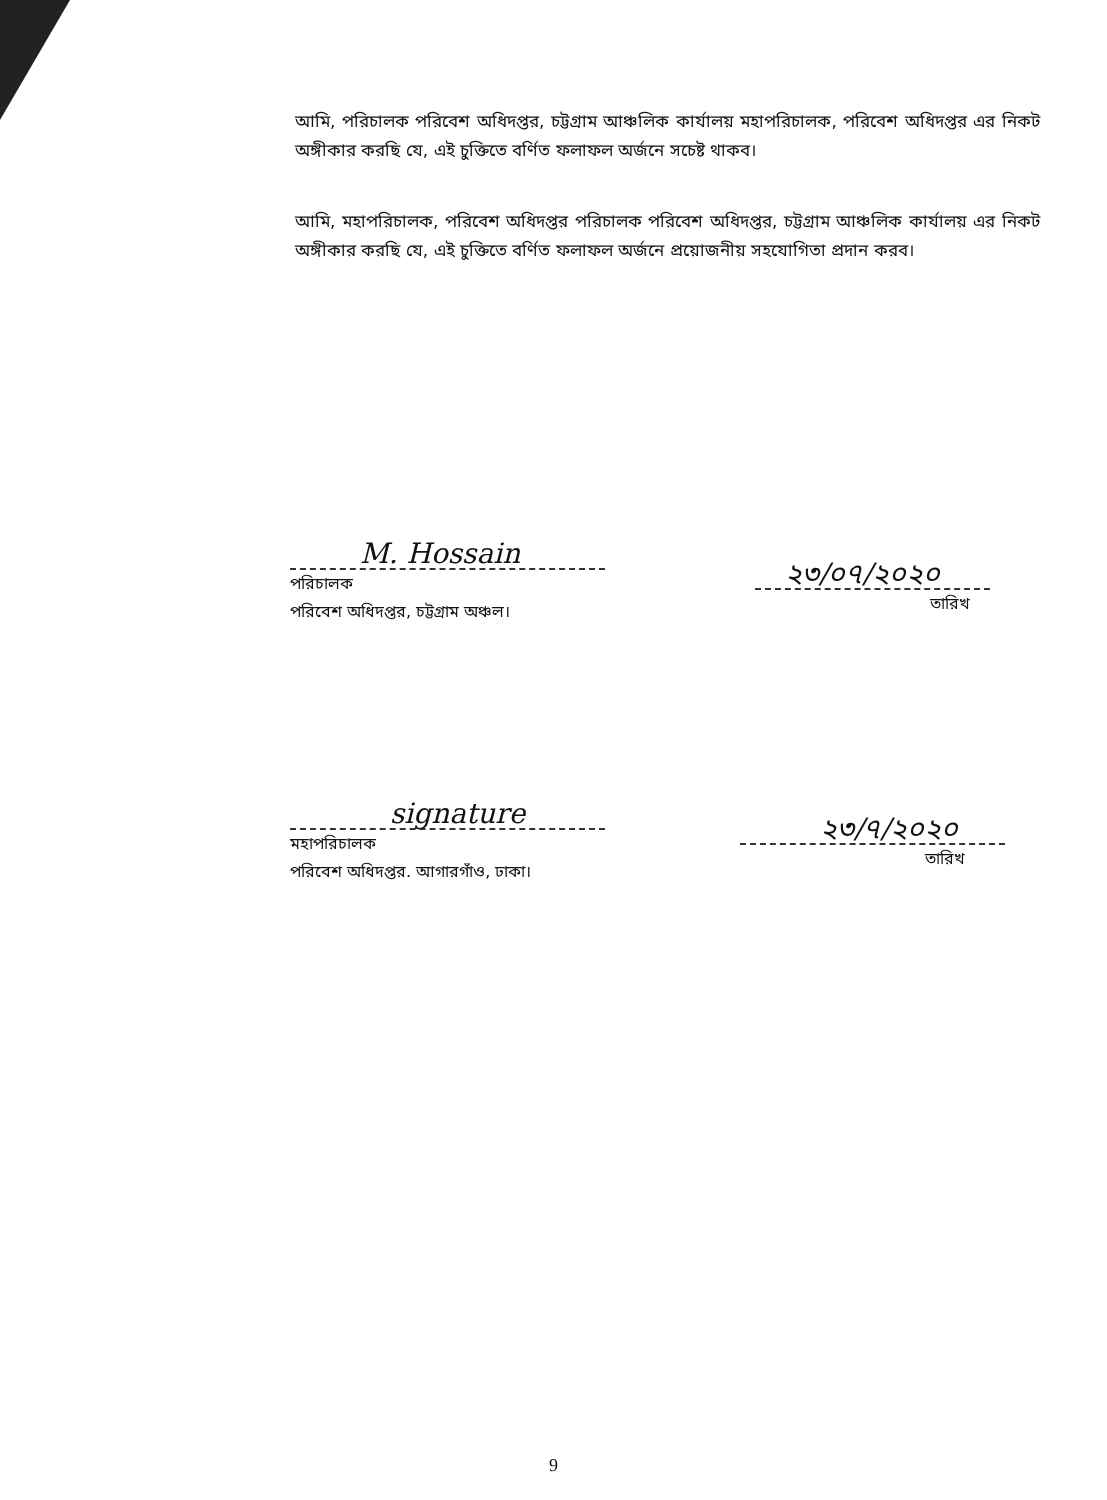আমি, পরিচালক পরিবেশ অধিদপ্তর, চট্টগ্রাম আঞ্চলিক কার্যালয় মহাপরিচালক, পরিবেশ অধিদপ্তর এর নিকট অঙ্গীকার করছি যে, এই চুক্তিতে বর্ণিত ফলাফল অর্জনে সচেষ্ট থাকব।
আমি, মহাপরিচালক, পরিবেশ অধিদপ্তর পরিচালক পরিবেশ অধিদপ্তর, চট্টগ্রাম আঞ্চলিক কার্যালয় এর নিকট অঙ্গীকার করছি যে, এই চুক্তিতে বর্ণিত ফলাফল অর্জনে প্রয়োজনীয় সহযোগিতা প্রদান করব।
M. Hossain
পরিচালক
পরিবেশ অধিদপ্তর, চট্টগ্রাম অঞ্চল।
২৩/০৭/২০২০
তারিখ
signature
মহাপরিচালক
পরিবেশ অধিদপ্তর. আগারগাঁও, ঢাকা।
২৩/৭/২০২০
তারিখ
9